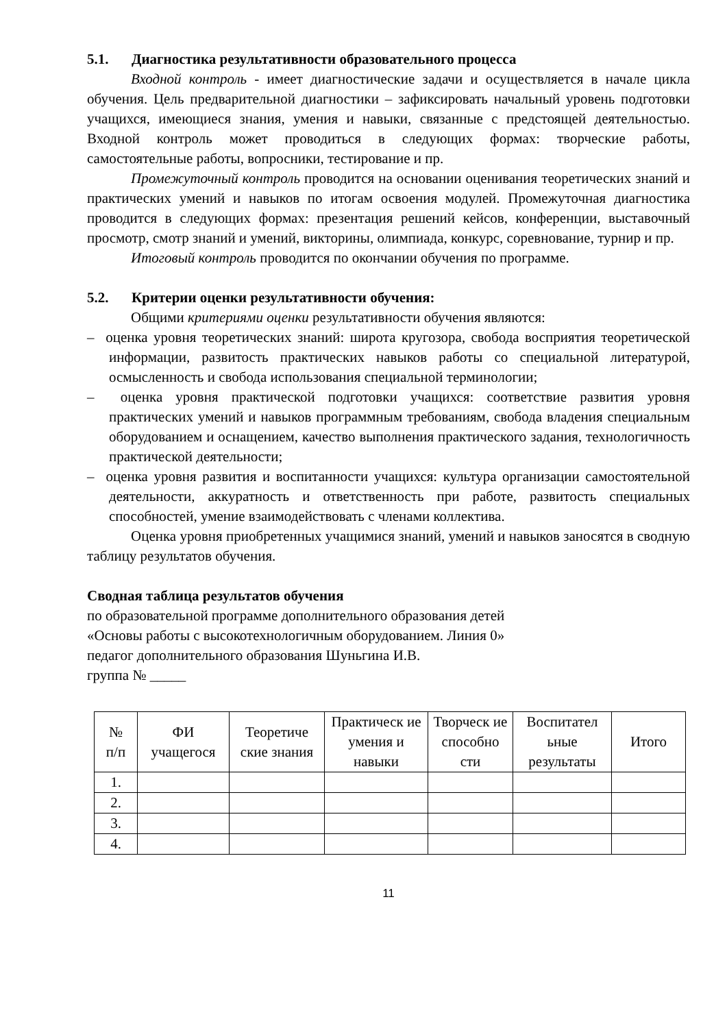5.1. Диагностика результативности образовательного процесса
Входной контроль - имеет диагностические задачи и осуществляется в начале цикла обучения. Цель предварительной диагностики – зафиксировать начальный уровень подготовки учащихся, имеющиеся знания, умения и навыки, связанные с предстоящей деятельностью. Входной контроль может проводиться в следующих формах: творческие работы, самостоятельные работы, вопросники, тестирование и пр.
Промежуточный контроль проводится на основании оценивания теоретических знаний и практических умений и навыков по итогам освоения модулей. Промежуточная диагностика проводится в следующих формах: презентация решений кейсов, конференции, выставочный просмотр, смотр знаний и умений, викторины, олимпиада, конкурс, соревнование, турнир и пр.
Итоговый контроль проводится по окончании обучения по программе.
5.2. Критерии оценки результативности обучения:
Общими критериями оценки результативности обучения являются:
– оценка уровня теоретических знаний: широта кругозора, свобода восприятия теоретической информации, развитость практических навыков работы со специальной литературой, осмысленность и свобода использования специальной терминологии;
– оценка уровня практической подготовки учащихся: соответствие развития уровня практических умений и навыков программным требованиям, свобода владения специальным оборудованием и оснащением, качество выполнения практического задания, технологичность практической деятельности;
– оценка уровня развития и воспитанности учащихся: культура организации самостоятельной деятельности, аккуратность и ответственность при работе, развитость специальных способностей, умение взаимодействовать с членами коллектива.
Оценка уровня приобретенных учащимися знаний, умений и навыков заносятся в сводную таблицу результатов обучения.
Сводная таблица результатов обучения
по образовательной программе дополнительного образования детей
«Основы работы с высокотехнологичным оборудованием. Линия 0»
педагог дополнительного образования Шуньгина И.В.
группа № _____
| № п/п | ФИ учащегося | Теоретиче ские знания | Практическ ие умения и навыки | Творческ ие способно сти | Воспитател ьные результаты | Итого |
| --- | --- | --- | --- | --- | --- | --- |
| 1. | | | | | | |
| 2. | | | | | | |
| 3. | | | | | | |
| 4. | | | | | | |
11